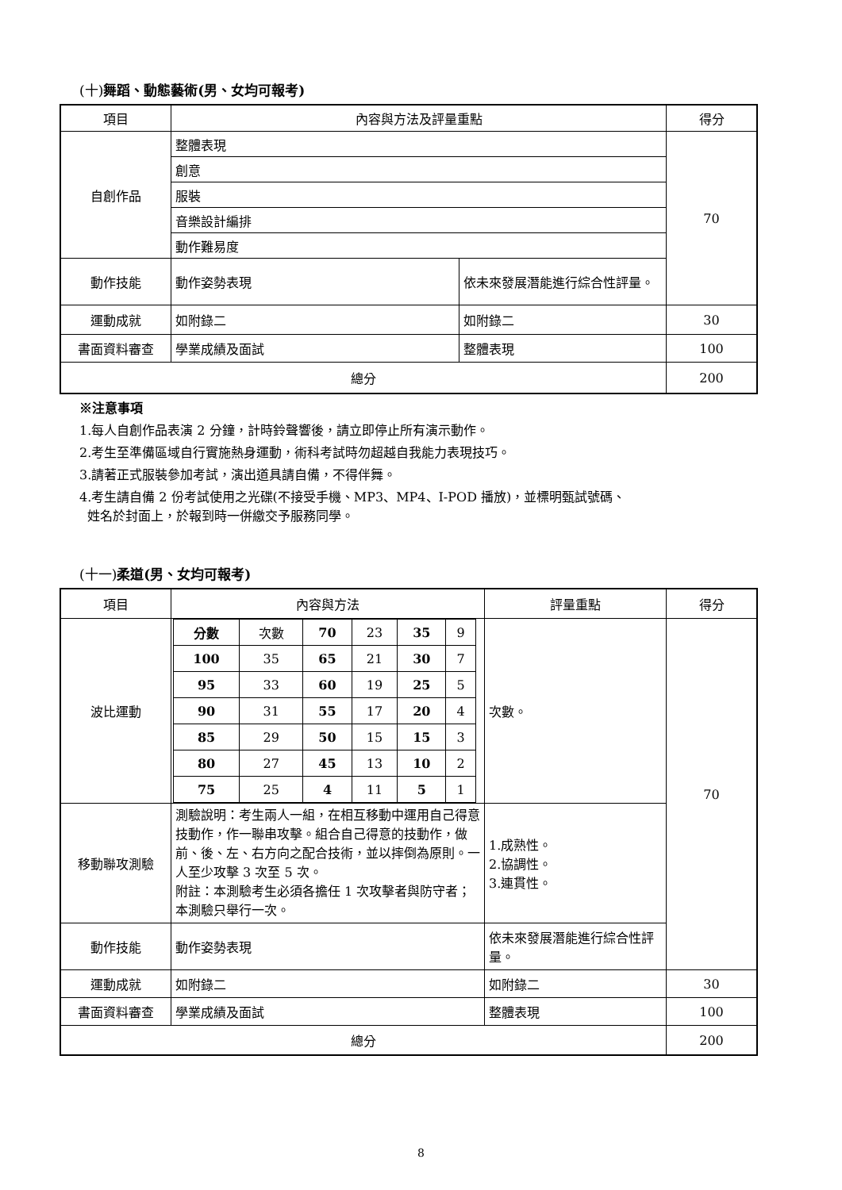(十)舞蹈、動態藝術(男、女均可報考)
| 項目 | 內容與方法及評量重點 | | 得分 |
| 自創作品 | 整體表現 | | 70 |
| | 創意 | | |
| | 服裝 | | |
| | 音樂設計編排 | | |
| | 動作難易度 | | |
| 動作技能 | 動作姿勢表現 | 依未來發展潛能進行綜合性評量。 | |
| 運動成就 | 如附錄二 | 如附錄二 | 30 |
| 書面資料審查 | 學業成績及面試 | 整體表現 | 100 |
| 總分 | | | 200 |
※注意事項
1.每人自創作品表演 2 分鐘，計時鈴聲響後，請立即停止所有演示動作。
2.考生至準備區域自行實施熱身運動，術科考試時勿超越自我能力表現技巧。
3.請著正式服裝參加考試，演出道具請自備，不得伴舞。
4.考生請自備 2 份考試使用之光碟(不接受手機、MP3、MP4、I-POD 播放)，並標明甄試號碼、
姓名於封面上，於報到時一併繳交予服務同學。
(十一)柔道(男、女均可報考)
| 項目 | 內容與方法 | 評量重點 | 得分 |
| 波比運動 | / 分數 / 次數 / 70 / 23 / 35 / 9 / / 100 / 35 / 65 / 21 / 30 / 7 / / 95 / 33 / 60 / 19 / 25 / 5 / / 90 / 31 / 55 / 17 / 20 / 4 / / 85 / 29 / 50 / 15 / 15 / 3 / / 80 / 27 / 45 / 13 / 10 / 2 / / 75 / 25 / 4 / 11 / 5 / 1 / | 次數。 | 70 |
| 移動聯攻測驗 | 測驗說明：考生兩人一組，在相互移動中運用自己得意技動作，作一聯串攻擊。組合自己得意的技動作，做前、後、左、右方向之配合技術，並以摔倒為原則。一人至少攻擊 3 次至 5 次。 附註：本測驗考生必須各擔任 1 次攻擊者與防守者；本測驗只舉行一次。 | 1.成熟性。 2.協調性。 3.連貫性。 | |
| 動作技能 | 動作姿勢表現 | 依未來發展潛能進行綜合性評量。 | |
| 運動成就 | 如附錄二 | 如附錄二 | 30 |
| 書面資料審查 | 學業成績及面試 | 整體表現 | 100 |
| 總分 | | | 200 |
8